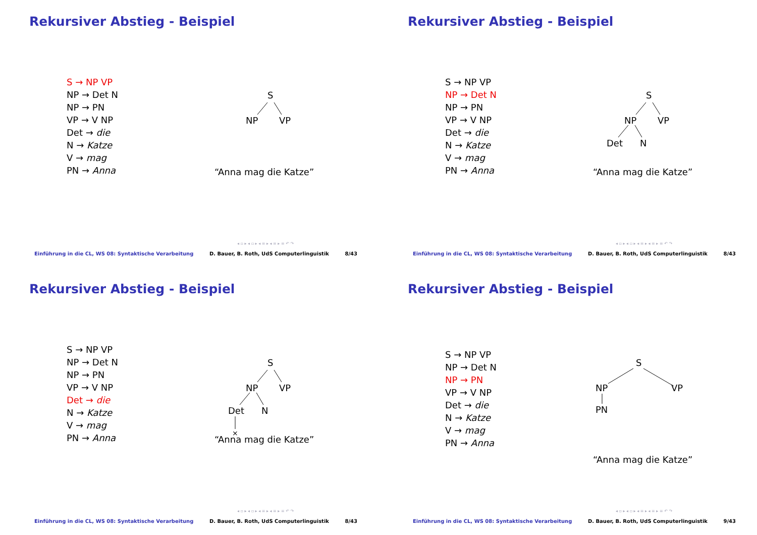Rekursiver Abstieg - Beispiel
S → NP VP
NP → Det N
NP → PN
VP → V NP
Det → die
N → Katze
V → mag
PN → Anna
S
NP
VP
“Anna mag die Katze”
◂ ▫ ▸ ◂ ▫ ▸ ◂ ≡ ▸ ◂ ≡ ▸ ≡ ↶ ↷
Einführung in die CL, WS 08: Syntaktische Verarbeitung D. Bauer, B. Roth, UdS Computerlinguistik 8/43
Rekursiver Abstieg - Beispiel
S → NP VP
NP → Det N
NP → PN
VP → V NP
Det → die
N → Katze
V → mag
PN → Anna
S
NP
VP
Det
N
“Anna mag die Katze”
◂ ▫ ▸ ◂ ▫ ▸ ◂ ≡ ▸ ◂ ≡ ▸ ≡ ↶ ↷
Einführung in die CL, WS 08: Syntaktische Verarbeitung D. Bauer, B. Roth, UdS Computerlinguistik 8/43
Rekursiver Abstieg - Beispiel
S → NP VP
NP → Det N
NP → PN
VP → V NP
Det → die
N → Katze
V → mag
PN → Anna
S
NP
VP
Det
N
×
“Anna mag die Katze”
◂ ▫ ▸ ◂ ▫ ▸ ◂ ≡ ▸ ◂ ≡ ▸ ≡ ↶ ↷
Einführung in die CL, WS 08: Syntaktische Verarbeitung D. Bauer, B. Roth, UdS Computerlinguistik 8/43
Rekursiver Abstieg - Beispiel
S → NP VP
NP → Det N
NP → PN
VP → V NP
Det → die
N → Katze
V → mag
PN → Anna
S
NP
VP
PN
“Anna mag die Katze”
◂ ▫ ▸ ◂ ▫ ▸ ◂ ≡ ▸ ◂ ≡ ▸ ≡ ↶ ↷
Einführung in die CL, WS 08: Syntaktische Verarbeitung D. Bauer, B. Roth, UdS Computerlinguistik 9/43